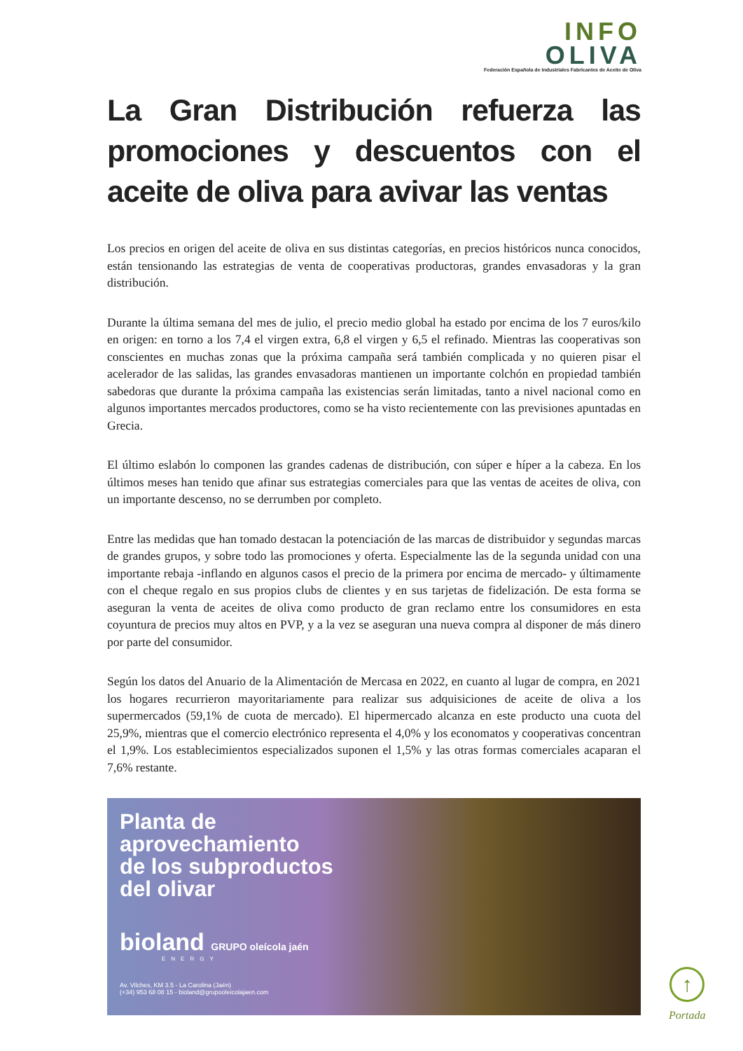INFO
OLIVA
Federación Española de Industriales Fabricantes de Aceite de Oliva
La Gran Distribución refuerza las promociones y descuentos con el aceite de oliva para avivar las ventas
Los precios en origen del aceite de oliva en sus distintas categorías, en precios históricos nunca conocidos, están tensionando las estrategias de venta de cooperativas productoras, grandes envasadoras y la gran distribución.
Durante la última semana del mes de julio, el precio medio global ha estado por encima de los 7 euros/kilo en origen: en torno a los 7,4 el virgen extra, 6,8 el virgen y 6,5 el refinado. Mientras las cooperativas son conscientes en muchas zonas que la próxima campaña será también complicada y no quieren pisar el acelerador de las salidas, las grandes envasadoras mantienen un importante colchón en propiedad también sabedoras que durante la próxima campaña las existencias serán limitadas, tanto a nivel nacional como en algunos importantes mercados productores, como se ha visto recientemente con las previsiones apuntadas en Grecia.
El último eslabón lo componen las grandes cadenas de distribución, con súper e híper a la cabeza. En los últimos meses han tenido que afinar sus estrategias comerciales para que las ventas de aceites de oliva, con un importante descenso, no se derrumben por completo.
Entre las medidas que han tomado destacan la potenciación de las marcas de distribuidor y segundas marcas de grandes grupos, y sobre todo las promociones y oferta. Especialmente las de la segunda unidad con una importante rebaja -inflando en algunos casos el precio de la primera por encima de mercado- y últimamente con el cheque regalo en sus propios clubs de clientes y en sus tarjetas de fidelización. De esta forma se aseguran la venta de aceites de oliva como producto de gran reclamo entre los consumidores en esta coyuntura de precios muy altos en PVP, y a la vez se aseguran una nueva compra al disponer de más dinero por parte del consumidor.
Según los datos del Anuario de la Alimentación de Mercasa en 2022, en cuanto al lugar de compra, en 2021 los hogares recurrieron mayoritariamente para realizar sus adquisiciones de aceite de oliva a los supermercados (59,1% de cuota de mercado). El hipermercado alcanza en este producto una cuota del 25,9%, mientras que el comercio electrónico representa el 4,0% y los economatos y cooperativas concentran el 1,9%. Los establecimientos especializados suponen el 1,5% y las otras formas comerciales acaparan el 7,6% restante.
Planta de
aprovechamiento
de los subproductos
del olivar
bioland GRUPO oleícola jaén
ENERGY
Av. Vilches, KM 3.5 - La Carolina (Jaén)
(+34) 953 68 08 15 - bioland@grupooleicolajaen.com
↑
Portada